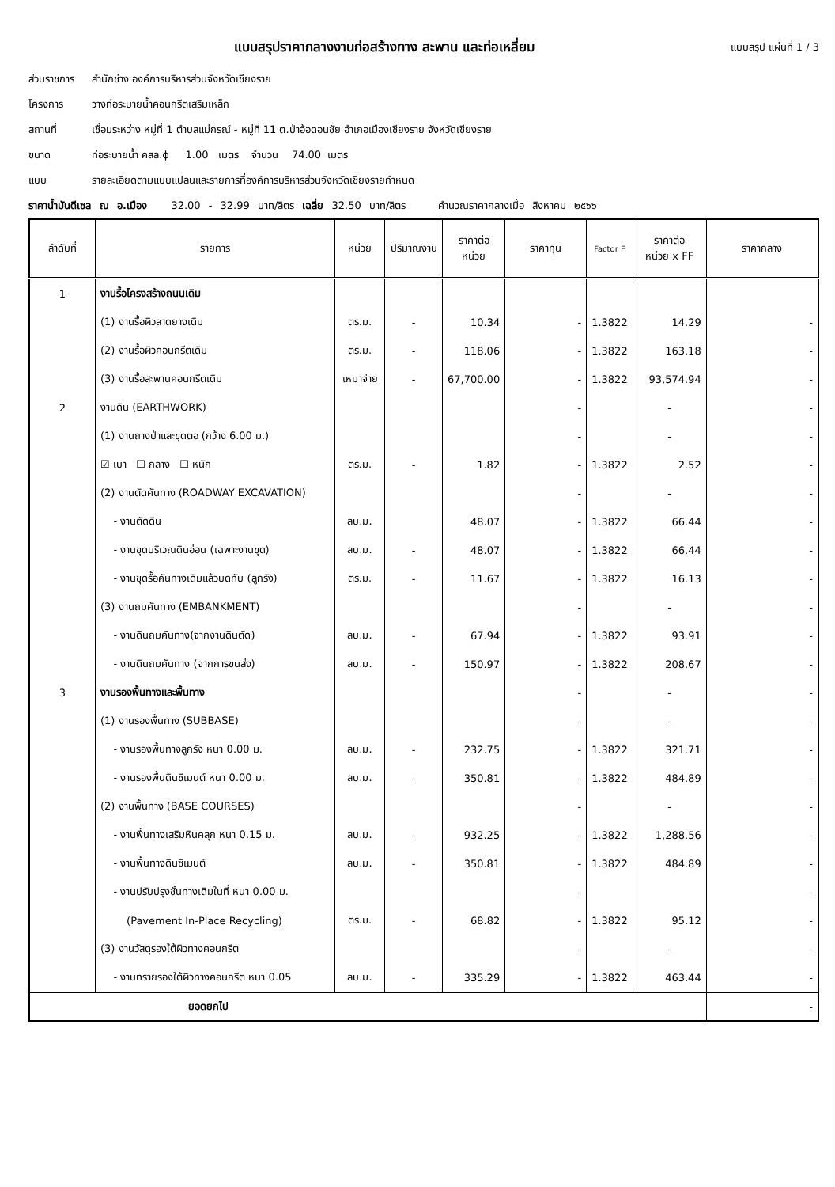แบบสรุปราคากลางงานก่อสร้างทาง สะพาน และท่อเหลี่ยม แบบสรุป แผ่นที่ 1 / 3
ส่วนราชการ
สำนักช่าง องค์การบริหารส่วนจังหวัดเชียงราย
โครงการ
วางท่อระบายน้ำคอนกรีตเสริมเหล็ก
สถานที่
เชื่อมระหว่าง หมู่ที่ 1 ตำบลแม่กรณ์ - หมู่ที่ 11 ต.ป่าอ้อดอนชัย อำเภอเมืองเชียงราย จังหวัดเชียงราย
ขนาด
ท่อระบายน้ำ คสล.ɸ 1.00 เมตร จำนวน 74.00 เมตร
แบบ
รายละเอียดตามแบบแปลนและรายการที่องค์การบริหารส่วนจังหวัดเชียงรายกำหนด
ราคาน้ำมันดีเซล ณ อ.เมือง 32.00 - 32.99 บาท/ลิตร เฉลี่ย 32.50 บาท/ลิตร คำนวณราคากลางเมื่อ สิงหาคม ๒๕๖๖
| ลำดับที่ | รายการ | หน่วย | ปริมาณงาน | ราคาต่อ หน่วย | ราคาทุน | Factor F | ราคาต่อ หน่วย x FF | ราคากลาง |
| --- | --- | --- | --- | --- | --- | --- | --- | --- |
| 1 | งานรื้อโครงสร้างถนนเดิม | | | | | | | |
| | (1) งานรื้อผิวลาดยางเดิม | ตร.ม. | - | 10.34 | - | 1.3822 | 14.29 | - |
| | (2) งานรื้อผิวคอนกรีตเดิม | ตร.ม. | - | 118.06 | - | 1.3822 | 163.18 | - |
| | (3) งานรื้อสะพานคอนกรีตเดิม | เหมาจ่าย | - | 67,700.00 | - | 1.3822 | 93,574.94 | - |
| 2 | งานดิน (EARTHWORK) | | | | - | | - | - |
| | (1) งานถางป่าและขุดตอ (กว้าง 6.00 ม.) | | | | - | | - | - |
| | ☑ เบา ☐ กลาง ☐ หนัก | ตร.ม. | - | 1.82 | - | 1.3822 | 2.52 | - |
| | (2) งานตัดคันทาง (ROADWAY EXCAVATION) | | | | - | | - | - |
| | - งานตัดดิน | ลบ.ม. | | 48.07 | - | 1.3822 | 66.44 | - |
| | - งานขุดบริเวณดินอ่อน (เฉพาะงานขุด) | ลบ.ม. | - | 48.07 | - | 1.3822 | 66.44 | - |
| | - งานขุดรื้อคันทางเดิมแล้วบดทับ (ลูกรัง) | ตร.ม. | - | 11.67 | - | 1.3822 | 16.13 | - |
| | (3) งานถมคันทาง (EMBANKMENT) | | | | - | | - | - |
| | - งานดินถมคันทาง(จากงานดินตัด) | ลบ.ม. | - | 67.94 | - | 1.3822 | 93.91 | - |
| | - งานดินถมคันทาง (จากการขนส่ง) | ลบ.ม. | - | 150.97 | - | 1.3822 | 208.67 | - |
| 3 | งานรองพื้นทางและพื้นทาง | | | | - | | - | - |
| | (1) งานรองพื้นทาง (SUBBASE) | | | | - | | - | - |
| | - งานรองพื้นทางลูกรัง หนา 0.00 ม. | ลบ.ม. | - | 232.75 | - | 1.3822 | 321.71 | - |
| | - งานรองพื้นดินซีเมนต์ หนา 0.00 ม. | ลบ.ม. | - | 350.81 | - | 1.3822 | 484.89 | - |
| | (2) งานพื้นทาง (BASE COURSES) | | | | - | | - | - |
| | - งานพื้นทางเสริมหินคลุก หนา 0.15 ม. | ลบ.ม. | - | 932.25 | - | 1.3822 | 1,288.56 | - |
| | - งานพื้นทางดินซีเมนต์ | ลบ.ม. | - | 350.81 | - | 1.3822 | 484.89 | - |
| | - งานปรับปรุงชั้นทางเดิมในที่ หนา 0.00 ม. | | | | - | | | - |
| | (Pavement In-Place Recycling) | ตร.ม. | - | 68.82 | - | 1.3822 | 95.12 | - |
| | (3) งานวัสดุรองใต้ผิวทางคอนกรีต | | | | - | | - | - |
| | - งานทรายรองใต้ผิวทางคอนกรีต หนา 0.05 | ลบ.ม. | - | 335.29 | - | 1.3822 | 463.44 | - |
| ยอดยกไป | | | | | | | | - |